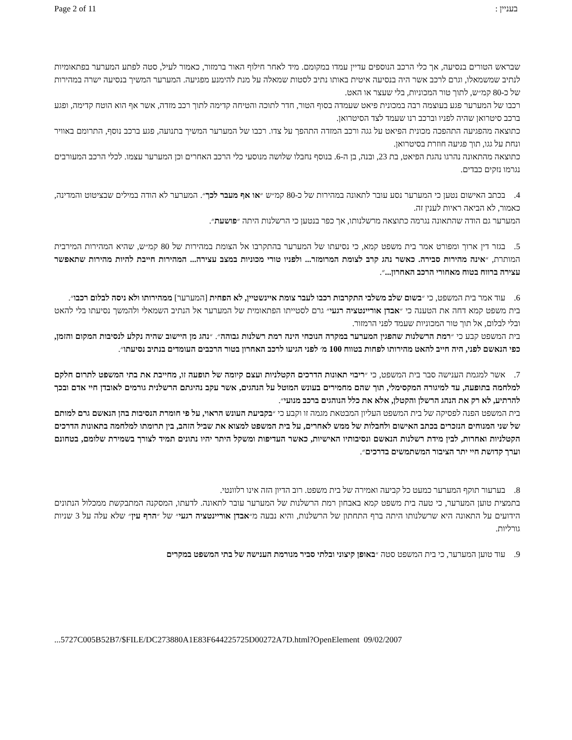Page 2 of 11 בעניין :
שבראש הטורים בנסיעה, אך כלי הרכב הנוספים עדיין עמדו במקומם. מיד לאחר חילוף האור ברמזור, כאמור לעיל, סטה לפתע המערער בפתאומיות לנתיב שמשמאלו, וגרם לרכב אשר היה בנסיעה איטית באותו נתיב לסטות שמאלה על מנת להימנע מפגיעה. המערער המשיך בנסיעה ישרה במהירות של כ-80 קמ״ש, לתוך טור המכוניות, בלי שעצר או האט.
רכבו של המערער פגע בעוצמה רבה במכונית פיאט שעמדה בסוף הטור, חדר לתוכה והטיחה קדימה לתוך רכב מזדה, אשר אף הוא הוטח קדימה, ופגע ברכב סיטרואן שהיה לפניו וברכב רנו שעמד לצד הסיטרואן.
כתוצאה מהפגיעה התהפכה מכונית הפיאט על גגה ורכב המזדה התהפך על צדו. רכבו של המערער המשיך בתנועה, פגע ברכב נוסף, התרומם באוויר ונחת על גגו, תוך פגיעה חוזרת בסיטרואן.
כתוצאה מהתאונה נהרגו נהגת הפיאט, בת 23, ובנה, בן ה-6. בנוסף נחבלו שלושה מנוסעי כלי הרכב האחרים וכן המערער עצמו. לכלי הרכב המעורבים נגרמו נזקים כבדים.
4. בכתב האישום נטען כי המערער נסע עובר לתאונה במהירות של כ-80 קמ״ש ״או אף מעבר לכך״. המערער לא הודה במילים שבציטוט והמדינה, כאמור, לא הביאה ראיות לענין זה.
המערער גם הודה שהתאונה נגרמה כתוצאה מרשלנותו, אך כפר בנטען כי הרשלנות היתה ״פושעת״.
5. בגזר דין ארוך ומפורט אמר בית משפט קמא, כי נסיעתו של המערער בהתקרבו אל הצומת במהירות של 80 קמ״ש, שהיא המהירות המירבית המותרת, ״אינה מהירות סבירה. כאשר נהג קרב לצומת המרומזר... ולפניו טורי מכוניות במצב עצירה... המהירות חייבת להיות מהירות שתאפשר עצירה ברווח בטוח מאחורי הרכב האחרון...״.
6. עוד אמר בית המשפט, כי ״בשום שלב משלבי התקרבות רכבו לעבר צומת איינשטיין, לא הפחית [המערער] ממהירותו ולא ניסה לבלום רכבו״.
בית משפט קמא דחה את הטענה כי ״אבדן אוריינטציה רגעי״ גרם לסטייתו הפתאומית של המערער אל הנתיב השמאלי ולהמשך נסיעתו בלי להאט ובלי לבלום, אל תוך טור המכוניות שעמד לפני הרמזור.
בית המשפט קבע כי ״רמת הרשלנות שהפגין המערער במקרה הנוכחי הינה רמת רשלנות גבוהה״. ״נהג מן היישוב שהיה נקלע לנסיבות המקום והזמן, כפי הנאשם לפני, היה חייב להאט מהירותו לפחות בטווח 100 מ׳ לפני הגיעו לרכב האחרון בטור הרכבים העומדים בנתיב נסיעתו״.
7. אשר למגמת הענישה סבר בית המשפט, כי ״ריבוי תאונות הדרכים הקטלניות ועצם קיומה של תופעה זו, מחייבת את בתי המשפט לתרום חלקם למלחמה בתופעה, עד למיגורה המקסימלי, תוך שהם מחמירים בעונש המוטל על הנהגים, אשר עקב נהיגתם הרשלנית גורמים לאובדן חיי אדם ובכך להרתיע, לא רק את הנהג הרשלן והקטלן, אלא את כלל הנוהגים ברכב מנועי״.
בית המשפט הפנה לפסיקה של בית המשפט העליון המבטאת מגמה זו וקבע כי ״בקביעת העונש הראוי, על פי חומרת הנסיבות בהן הנאשם גרם למותם של שני המנוחים הנזכרים בכתב האישום ולחבלות של ממש לאחרים, על בית המשפט למצוא את שביל הזהב, בין תרומתו למלחמה בתאונות הדרכים הקטלניות ואחרות, לבין מידת רשלנות הנאשם ונסיבותיו האישיות, כאשר העדיפות ומשקל היתר יהיו נתונים תמיד לצורך בשמירת שלומם, בטחונם וערך קדושת חיי יתר הציבור המשתמשים בדרכים״.
8. בערעור תוקף המערער כמעט כל קביעה ואמירה של בית משפט. רוב הדיון הזה אינו רלוונטי.
בתמצית טוען המערער, כי טעה בית משפט קמא באבחון רמת הרשלנות של המערער עובר לתאונה. לדעתו, המסקנה המתבקשת ממכלול הנתונים הידועים על התאונה היא שרשלנותו היתה ברף התחתון של הרשלנות, והיא נבעה מ״אבדן אוריינטציה רגעי״ של ״הרף עין״ שלא עלה על 3 שניות גורליות.
9. עוד טוען המערער, כי בית המשפט סטה ״באופן קיצוני ובלתי סביר מנורמת הענישה של בתי המשפט במקרים
...5727C005B52B7/$FILE/DC273880A1E83F644225725D00272A7D.html?OpenElement 09/02/2007